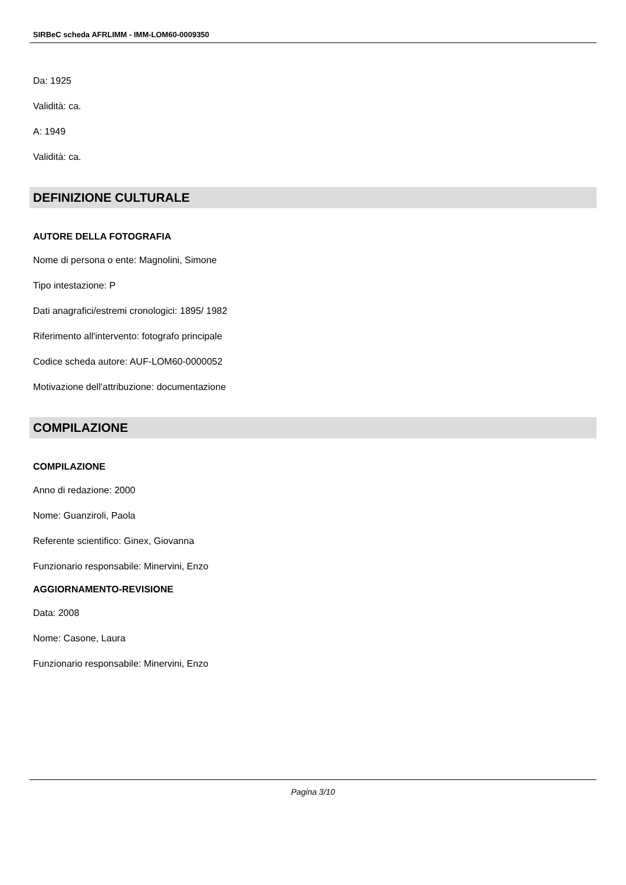SIRBeC scheda AFRLIMM - IMM-LOM60-0009350
Da: 1925
Validità: ca.
A: 1949
Validità: ca.
DEFINIZIONE CULTURALE
AUTORE DELLA FOTOGRAFIA
Nome di persona o ente: Magnolini, Simone
Tipo intestazione: P
Dati anagrafici/estremi cronologici: 1895/ 1982
Riferimento all'intervento: fotografo principale
Codice scheda autore: AUF-LOM60-0000052
Motivazione dell'attribuzione: documentazione
COMPILAZIONE
COMPILAZIONE
Anno di redazione: 2000
Nome: Guanziroli, Paola
Referente scientifico: Ginex, Giovanna
Funzionario responsabile: Minervini, Enzo
AGGIORNAMENTO-REVISIONE
Data: 2008
Nome: Casone, Laura
Funzionario responsabile: Minervini, Enzo
Pagina 3/10